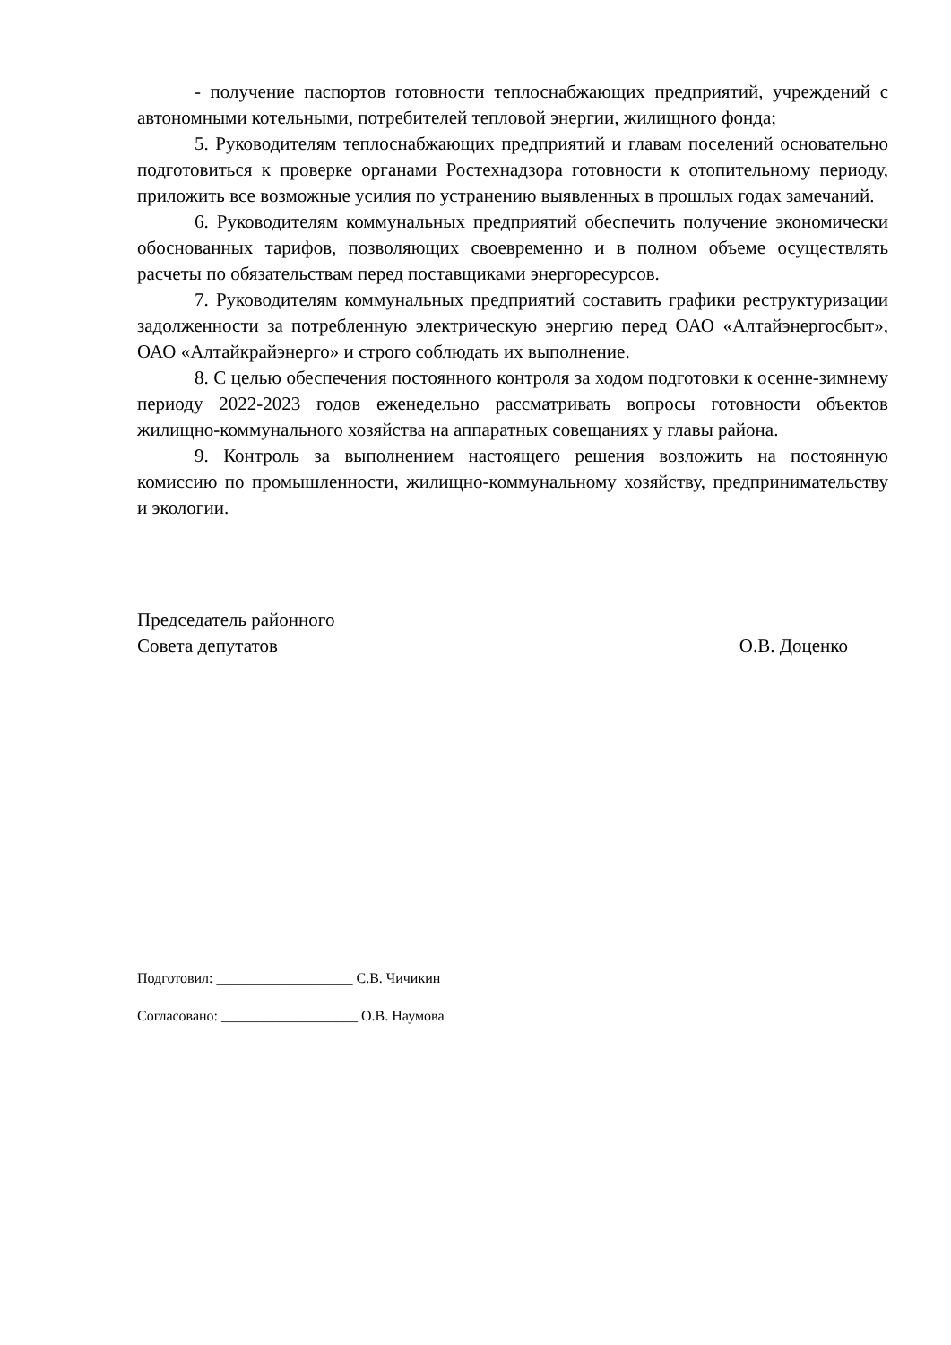- получение паспортов готовности теплоснабжающих предприятий, учреждений с автономными котельными, потребителей тепловой энергии, жилищного фонда;
5. Руководителям теплоснабжающих предприятий и главам поселений основательно подготовиться к проверке органами Ростехнадзора готовности к отопительному периоду, приложить все возможные усилия по устранению выявленных в прошлых годах замечаний.
6. Руководителям коммунальных предприятий обеспечить получение экономически обоснованных тарифов, позволяющих своевременно и в полном объеме осуществлять расчеты по обязательствам перед поставщиками энергоресурсов.
7. Руководителям коммунальных предприятий составить графики реструктуризации задолженности за потребленную электрическую энергию перед ОАО «Алтайэнергосбыт», ОАО «Алтайкрайэнерго» и строго соблюдать их выполнение.
8. С целью обеспечения постоянного контроля за ходом подготовки к осенне-зимнему периоду 2022-2023 годов еженедельно рассматривать вопросы готовности объектов жилищно-коммунального хозяйства на аппаратных совещаниях у главы района.
9. Контроль за выполнением настоящего решения возложить на постоянную комиссию по промышленности, жилищно-коммунальному хозяйству, предпринимательству и экологии.
Председатель районного
Совета депутатов О.В. Доценко
Подготовил: ___________________ С.В. Чичикин
Согласовано: ___________________ О.В. Наумова